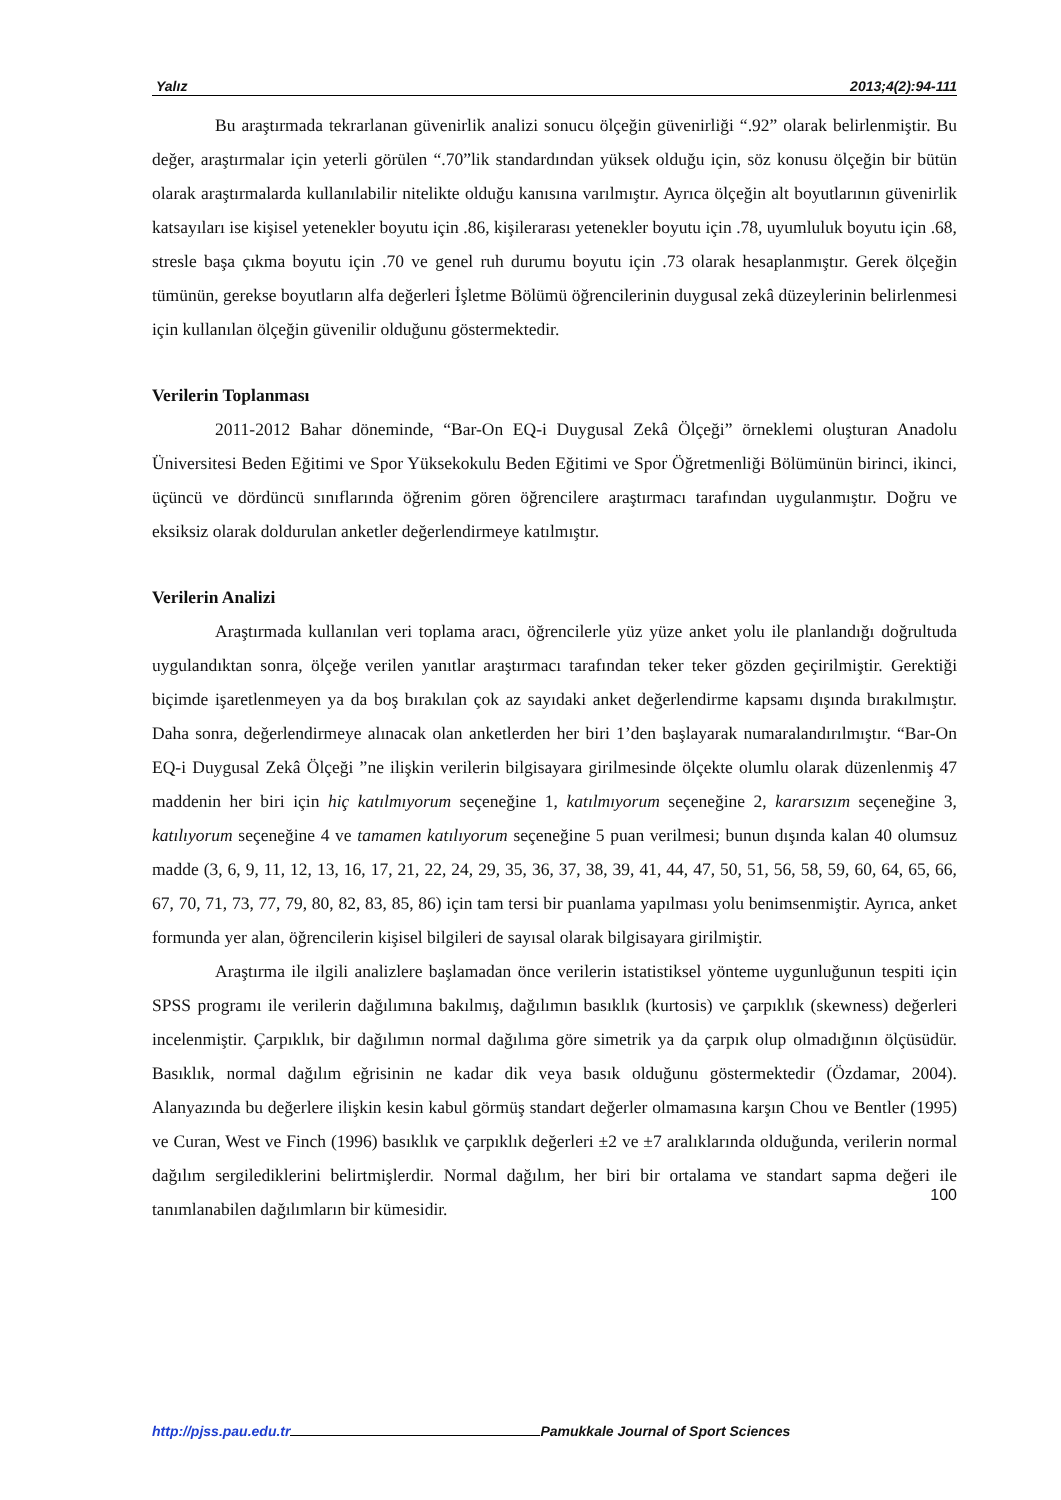Yalız 2013;4(2):94-111
Bu araştırmada tekrarlanan güvenirlik analizi sonucu ölçeğin güvenirliği “.92” olarak belirlenmiştir. Bu değer, araştırmalar için yeterli görülen “.70”lik standardından yüksek olduğu için, söz konusu ölçeğin bir bütün olarak araştırmalarda kullanılabilir nitelikte olduğu kanısına varılmıştır. Ayrıca ölçeğin alt boyutlarının güvenirlik katsayıları ise kişisel yetenekler boyutu için .86, kişilerarası yetenekler boyutu için .78, uyumluluk boyutu için .68, stresle başa çıkma boyutu için .70 ve genel ruh durumu boyutu için .73 olarak hesaplanmıştır. Gerek ölçeğin tümünün, gerekse boyutların alfa değerleri İşletme Bölümü öğrencilerinin duygusal zekâ düzeylerinin belirlenmesi için kullanılan ölçeğin güvenilir olduğunu göstermektedir.
Verilerin Toplanması
2011-2012 Bahar döneminde, “Bar-On EQ-i Duygusal Zekâ Ölçeği” örneklemi oluşturan Anadolu Üniversitesi Beden Eğitimi ve Spor Yüksekokulu Beden Eğitimi ve Spor Öğretmenliği Bölümünün birinci, ikinci, üçüncü ve dördüncü sınıflarında öğrenim gören öğrencilere araştırmacı tarafından uygulanmıştır. Doğru ve eksiksiz olarak doldurulan anketler değerlendirmeye katılmıştır.
Verilerin Analizi
Araştırmada kullanılan veri toplama aracı, öğrencilerle yüz yüze anket yolu ile planlandığı doğrultuda uygulandıktan sonra, ölçeğe verilen yanıtlar araştırmacı tarafından teker teker gözden geçirilmiştir. Gerektiği biçimde işaretlenmeyen ya da boş bırakılan çok az sayıdaki anket değerlendirme kapsamı dışında bırakılmıştır. Daha sonra, değerlendirmeye alınacak olan anketlerden her biri 1’den başlayarak numaralandırılmıştır. “Bar-On EQ-i Duygusal Zekâ Ölçeği ”ne ilişkin verilerin bilgisayara girilmesinde ölçekte olumlu olarak düzenlenmiş 47 maddenin her biri için hiç katılmıyorum seçeneğine 1, katılmıyorum seçeneğine 2, kararsızım seçeneğine 3, katılıyorum seçeneğine 4 ve tamamen katılıyorum seçeneğine 5 puan verilmesi; bunun dışında kalan 40 olumsuz madde (3, 6, 9, 11, 12, 13, 16, 17, 21, 22, 24, 29, 35, 36, 37, 38, 39, 41, 44, 47, 50, 51, 56, 58, 59, 60, 64, 65, 66, 67, 70, 71, 73, 77, 79, 80, 82, 83, 85, 86) için tam tersi bir puanlama yapılması yolu benimsenmiştir. Ayrıca, anket formunda yer alan, öğrencilerin kişisel bilgileri de sayısal olarak bilgisayara girilmiştir.
Araştırma ile ilgili analizlere başlamadan önce verilerin istatistiksel yönteme uygunluğunun tespiti için SPSS programı ile verilerin dağılımına bakılmış, dağılımın basıklık (kurtosis) ve çarpıklık (skewness) değerleri incelenmiştir. Çarpıklık, bir dağılımın normal dağılıma göre simetrik ya da çarpık olup olmadığının ölçüsüdür. Basıklık, normal dağılım eğrisinin ne kadar dik veya basık olduğunu göstermektedir (Özdamar, 2004). Alanyazında bu değerlere ilişkin kesin kabul görmüş standart değerler olmamasına karşın Chou ve Bentler (1995) ve Curan, West ve Finch (1996) basıklık ve çarpıklık değerleri ±2 ve ±7 aralıklarında olduğunda, verilerin normal dağılım sergilediklerini belirtmişlerdir. Normal dağılım, her biri bir ortalama ve standart sapma değeri ile tanımlanabilen dağılımların bir kümesidir.
100
http://pjss.pau.edu.tr Pamukkale Journal of Sport Sciences